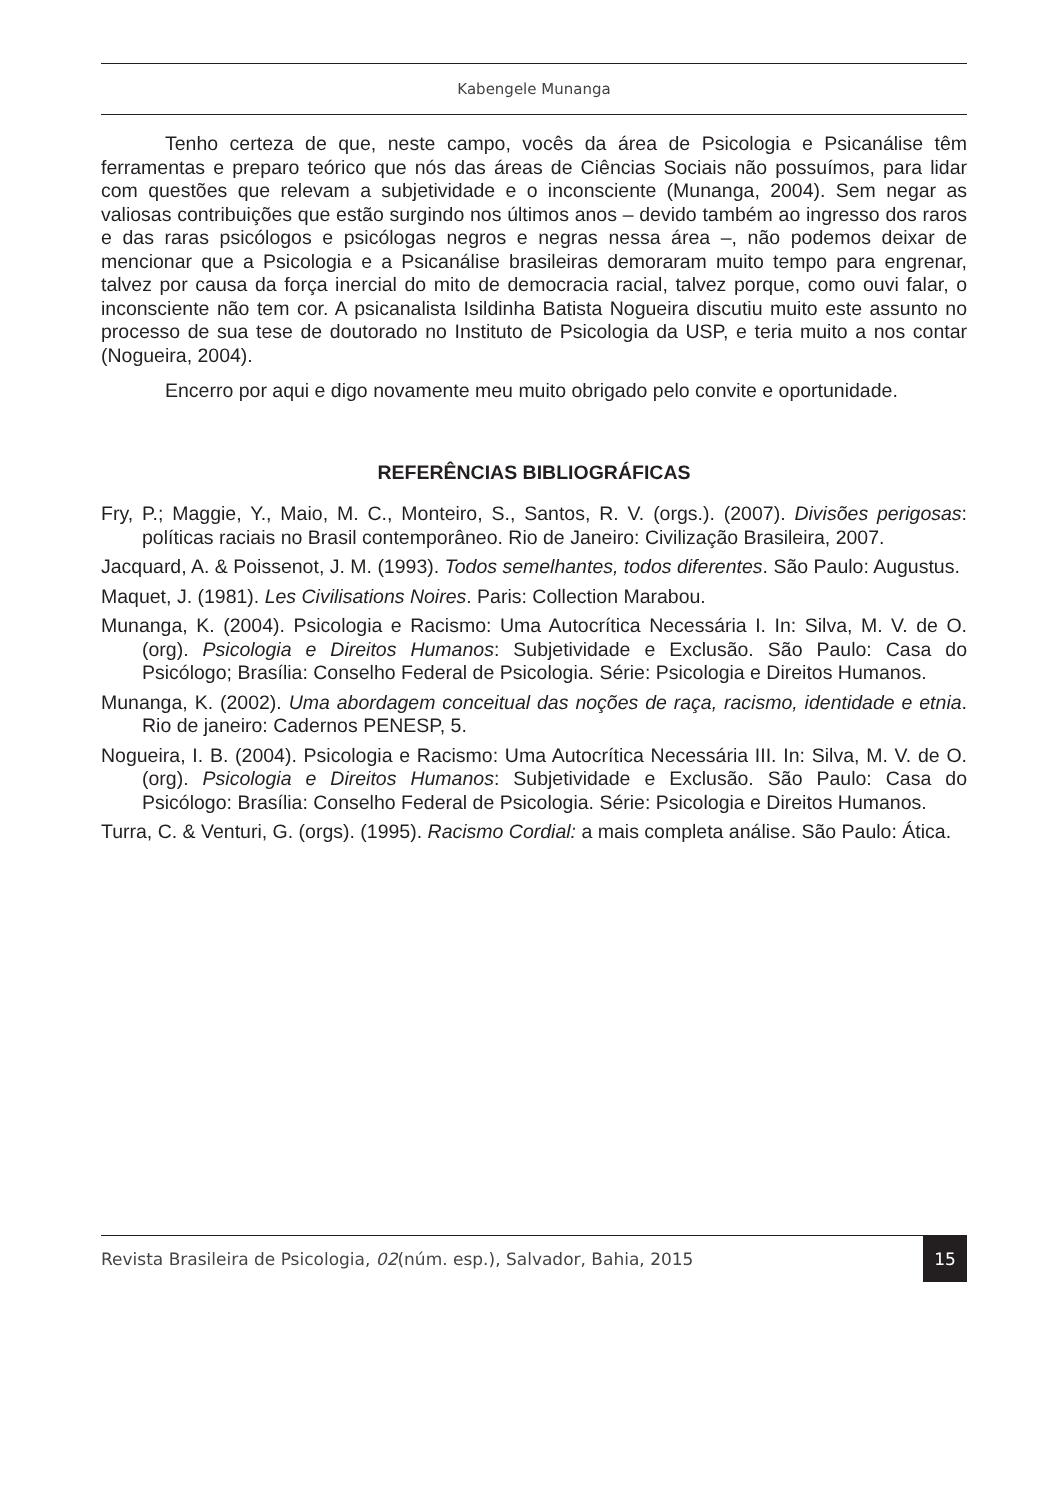Kabengele Munanga
Tenho certeza de que, neste campo, vocês da área de Psicologia e Psicanálise têm ferramentas e preparo teórico que nós das áreas de Ciências Sociais não possuímos, para lidar com questões que relevam a subjetividade e o inconsciente (Munanga, 2004). Sem negar as valiosas contribuições que estão surgindo nos últimos anos – devido também ao ingresso dos raros e das raras psicólogos e psicólogas negros e negras nessa área –, não podemos deixar de mencionar que a Psicologia e a Psicanálise brasileiras demoraram muito tempo para engrenar, talvez por causa da força inercial do mito de democracia racial, talvez porque, como ouvi falar, o inconsciente não tem cor. A psicanalista Isildinha Batista Nogueira discutiu muito este assunto no processo de sua tese de doutorado no Instituto de Psicologia da USP, e teria muito a nos contar (Nogueira, 2004).
Encerro por aqui e digo novamente meu muito obrigado pelo convite e oportunidade.
REFERÊNCIAS BIBLIOGRÁFICAS
Fry, P.; Maggie, Y., Maio, M. C., Monteiro, S., Santos, R. V. (orgs.). (2007). Divisões perigosas: políticas raciais no Brasil contemporâneo. Rio de Janeiro: Civilização Brasileira, 2007.
Jacquard, A. & Poissenot, J. M. (1993). Todos semelhantes, todos diferentes. São Paulo: Augustus.
Maquet, J. (1981). Les Civilisations Noires. Paris: Collection Marabou.
Munanga, K. (2004). Psicologia e Racismo: Uma Autocrítica Necessária I. In: Silva, M. V. de O. (org). Psicologia e Direitos Humanos: Subjetividade e Exclusão. São Paulo: Casa do Psicólogo; Brasília: Conselho Federal de Psicologia. Série: Psicologia e Direitos Humanos.
Munanga, K. (2002). Uma abordagem conceitual das noções de raça, racismo, identidade e etnia. Rio de janeiro: Cadernos PENESP, 5.
Nogueira, I. B. (2004). Psicologia e Racismo: Uma Autocrítica Necessária III. In: Silva, M. V. de O. (org). Psicologia e Direitos Humanos: Subjetividade e Exclusão. São Paulo: Casa do Psicólogo: Brasília: Conselho Federal de Psicologia. Série: Psicologia e Direitos Humanos.
Turra, C. & Venturi, G. (orgs). (1995). Racismo Cordial: a mais completa análise. São Paulo: Ática.
Revista Brasileira de Psicologia, 02(núm. esp.), Salvador, Bahia, 2015 15